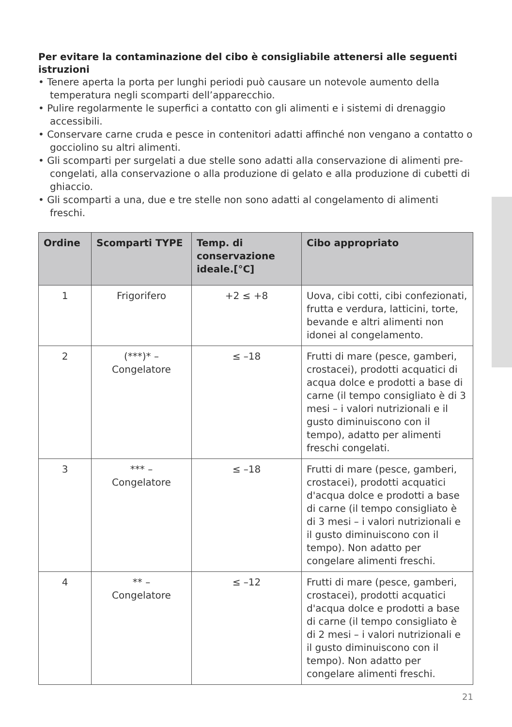Per evitare la contaminazione del cibo è consigliabile attenersi alle seguenti istruzioni
• Tenere aperta la porta per lunghi periodi può causare un notevole aumento della temperatura negli scomparti dell’apparecchio.
• Pulire regolarmente le superfici a contatto con gli alimenti e i sistemi di drenaggio accessibili.
• Conservare carne cruda e pesce in contenitori adatti affinché non vengano a contatto o gocciolino su altri alimenti.
• Gli scomparti per surgelati a due stelle sono adatti alla conservazione di alimenti pre-congelati, alla conservazione o alla produzione di gelato e alla produzione di cubetti di ghiaccio.
• Gli scomparti a una, due e tre stelle non sono adatti al congelamento di alimenti freschi.
| Ordine | Scomparti TYPE | Temp. di conservazione ideale.[°C] | Cibo appropriato |
| --- | --- | --- | --- |
| 1 | Frigorifero | +2 ≤ +8 | Uova, cibi cotti, cibi confezionati, frutta e verdura, latticini, torte, bevande e altri alimenti non idonei al congelamento. |
| 2 | (***)* – Congelatore | ≤ –18 | Frutti di mare (pesce, gamberi, crostacei), prodotti acquatici di acqua dolce e prodotti a base di carne (il tempo consigliato è di 3 mesi – i valori nutrizionali e il gusto diminuiscono con il tempo), adatto per alimenti freschi congelati. |
| 3 | *** – Congelatore | ≤ –18 | Frutti di mare (pesce, gamberi, crostacei), prodotti acquatici d'acqua dolce e prodotti a base di carne (il tempo consigliato è di 3 mesi – i valori nutrizionali e il gusto diminuiscono con il tempo). Non adatto per congelare alimenti freschi. |
| 4 | ** – Congelatore | ≤ –12 | Frutti di mare (pesce, gamberi, crostacei), prodotti acquatici d'acqua dolce e prodotti a base di carne (il tempo consigliato è di 2 mesi – i valori nutrizionali e il gusto diminuiscono con il tempo). Non adatto per congelare alimenti freschi. |
21